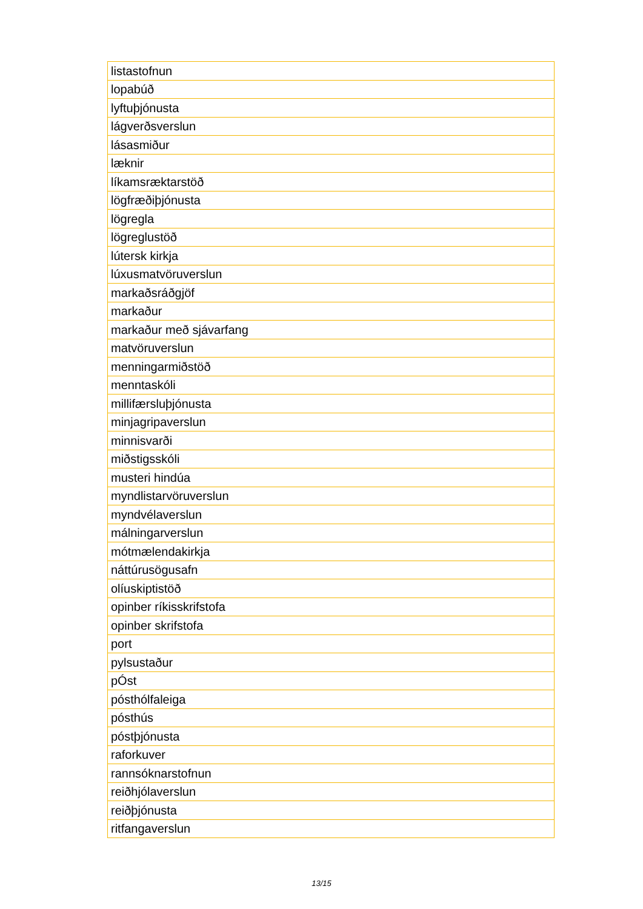| listastofnun |
| lopabúð |
| lyftuþjónusta |
| lágverðsverslun |
| lásasmiður |
| læknir |
| líkamsræktarstöð |
| lögfræðiþjónusta |
| lögregla |
| lögreglustöð |
| lútersk kirkja |
| lúxusmatvöruverslun |
| markaðsráðgjöf |
| markaður |
| markaður með sjávarfang |
| matvöruverslun |
| menningarmiðstöð |
| menntaskóli |
| millifærsluþjónusta |
| minjagripaverslun |
| minnisvarði |
| miðstigsskóli |
| musteri hindúa |
| myndlistarvöruverslun |
| myndvélaverslun |
| málningarverslun |
| mótmælendakirkja |
| náttúrusögusafn |
| olíuskiptistöð |
| opinber ríkisskrifstofa |
| opinber skrifstofa |
| port |
| pylsustaður |
| pÓst |
| pósthólfaleiga |
| pósthús |
| póstþjónusta |
| raforkuver |
| rannsóknarstofnun |
| reiðhjólaverslun |
| reiðþjónusta |
| ritfangaverslun |
13/15